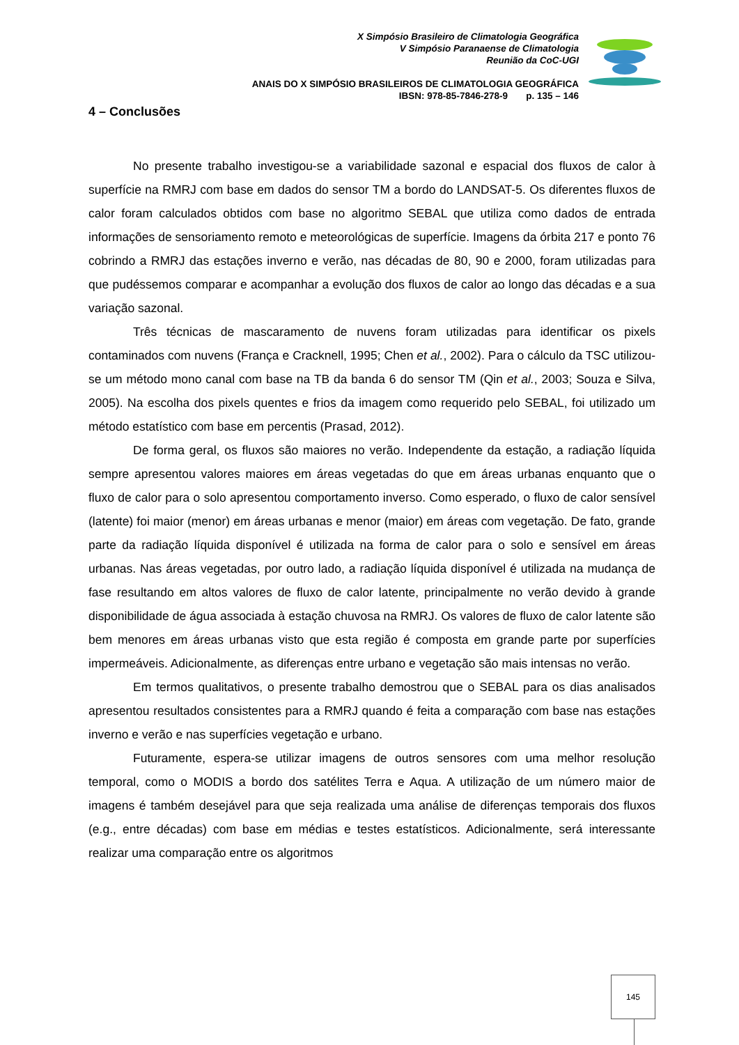X Simpósio Brasileiro de Climatologia Geográfica
V Simpósio Paranaense de Climatologia
Reunião da CoC-UGI
ANAIS DO X SIMPÓSIO BRASILEIROS DE CLIMATOLOGIA GEOGRÁFICA
IBSN: 978-85-7846-278-9 p. 135 – 146
4 – Conclusões
No presente trabalho investigou-se a variabilidade sazonal e espacial dos fluxos de calor à superfície na RMRJ com base em dados do sensor TM a bordo do LANDSAT-5. Os diferentes fluxos de calor foram calculados obtidos com base no algoritmo SEBAL que utiliza como dados de entrada informações de sensoriamento remoto e meteorológicas de superfície. Imagens da órbita 217 e ponto 76 cobrindo a RMRJ das estações inverno e verão, nas décadas de 80, 90 e 2000, foram utilizadas para que pudéssemos comparar e acompanhar a evolução dos fluxos de calor ao longo das décadas e a sua variação sazonal.
Três técnicas de mascaramento de nuvens foram utilizadas para identificar os pixels contaminados com nuvens (França e Cracknell, 1995; Chen et al., 2002). Para o cálculo da TSC utilizou-se um método mono canal com base na TB da banda 6 do sensor TM (Qin et al., 2003; Souza e Silva, 2005). Na escolha dos pixels quentes e frios da imagem como requerido pelo SEBAL, foi utilizado um método estatístico com base em percentis (Prasad, 2012).
De forma geral, os fluxos são maiores no verão. Independente da estação, a radiação líquida sempre apresentou valores maiores em áreas vegetadas do que em áreas urbanas enquanto que o fluxo de calor para o solo apresentou comportamento inverso. Como esperado, o fluxo de calor sensível (latente) foi maior (menor) em áreas urbanas e menor (maior) em áreas com vegetação. De fato, grande parte da radiação líquida disponível é utilizada na forma de calor para o solo e sensível em áreas urbanas. Nas áreas vegetadas, por outro lado, a radiação líquida disponível é utilizada na mudança de fase resultando em altos valores de fluxo de calor latente, principalmente no verão devido à grande disponibilidade de água associada à estação chuvosa na RMRJ. Os valores de fluxo de calor latente são bem menores em áreas urbanas visto que esta região é composta em grande parte por superfícies impermeáveis. Adicionalmente, as diferenças entre urbano e vegetação são mais intensas no verão.
Em termos qualitativos, o presente trabalho demostrou que o SEBAL para os dias analisados apresentou resultados consistentes para a RMRJ quando é feita a comparação com base nas estações inverno e verão e nas superfícies vegetação e urbano.
Futuramente, espera-se utilizar imagens de outros sensores com uma melhor resolução temporal, como o MODIS a bordo dos satélites Terra e Aqua. A utilização de um número maior de imagens é também desejável para que seja realizada uma análise de diferenças temporais dos fluxos (e.g., entre décadas) com base em médias e testes estatísticos. Adicionalmente, será interessante realizar uma comparação entre os algoritmos
145